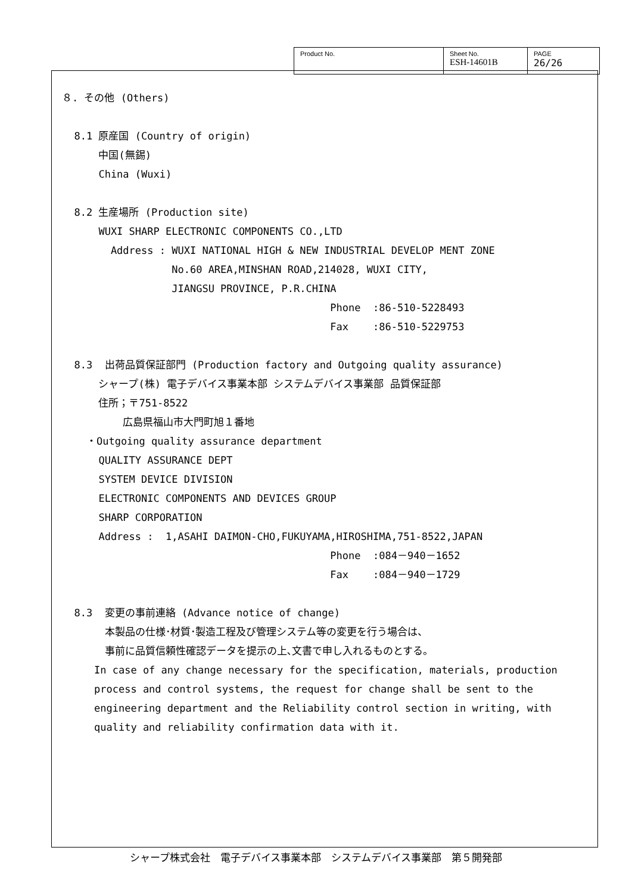| Product No. | Sheet No. ESH-14601B | PAGE 26/26 |
８. その他 (Others)
8.1 原産国 (Country of origin)
中国(無錫)
China (Wuxi)
8.2 生産場所 (Production site)
WUXI SHARP ELECTRONIC COMPONENTS CO.,LTD
Address : WUXI NATIONAL HIGH & NEW INDUSTRIAL DEVELOP MENT ZONE
No.60 AREA,MINSHAN ROAD,214028, WUXI CITY,
JIANGSU PROVINCE, P.R.CHINA
Phone :86-510-5228493
Fax :86-510-5229753
8.3 出荷品質保証部門 (Production factory and Outgoing quality assurance)
シャープ(株) 電子デバイス事業本部 システムデバイス事業部 品質保証部
住所；〒751-8522
広島県福山市大門町旭１番地
・Outgoing quality assurance department
QUALITY ASSURANCE DEPT
SYSTEM DEVICE DIVISION
ELECTRONIC COMPONENTS AND DEVICES GROUP
SHARP CORPORATION
Address : 1,ASAHI DAIMON-CHO,FUKUYAMA,HIROSHIMA,751-8522,JAPAN
Phone :084－940－1652
Fax :084－940－1729
8.3 変更の事前連絡 (Advance notice of change)
本製品の仕様･材質･製造工程及び管理システム等の変更を行う場合は、
事前に品質信頼性確認データを提示の上､文書で申し入れるものとする。
In case of any change necessary for the specification, materials, production process and control systems, the request for change shall be sent to the engineering department and the Reliability control section in writing, with quality and reliability confirmation data with it.
シャープ株式会社　電子デバイス事業本部　システムデバイス事業部　第５開発部